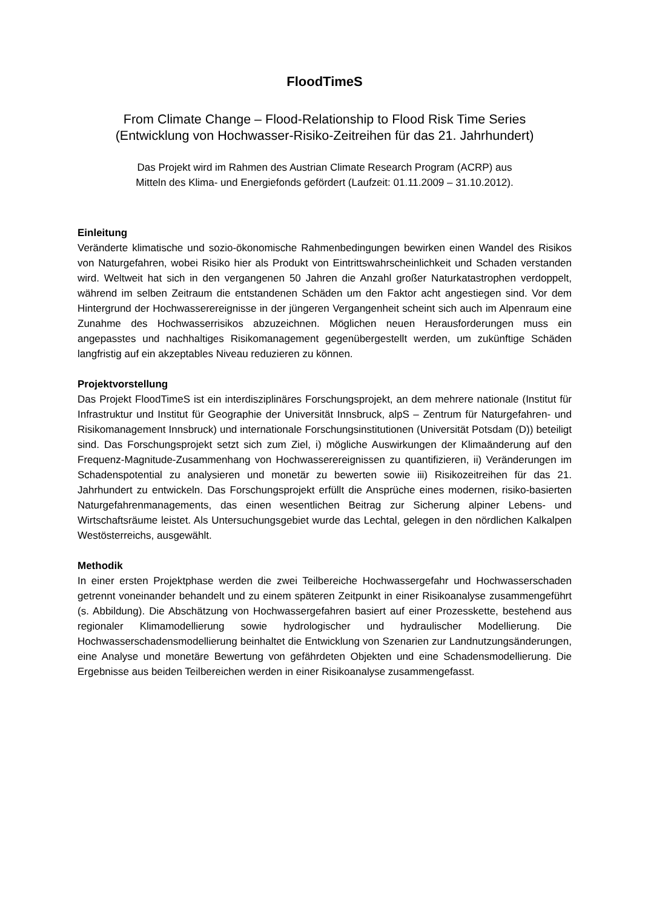FloodTimeS
From Climate Change – Flood-Relationship to Flood Risk Time Series
(Entwicklung von Hochwasser-Risiko-Zeitreihen für das 21. Jahrhundert)
Das Projekt wird im Rahmen des Austrian Climate Research Program (ACRP) aus
Mitteln des Klima- und Energiefonds gefördert (Laufzeit: 01.11.2009 – 31.10.2012).
Einleitung
Veränderte klimatische und sozio-ökonomische Rahmenbedingungen bewirken einen Wandel des Risikos von Naturgefahren, wobei Risiko hier als Produkt von Eintrittswahrscheinlichkeit und Schaden verstanden wird. Weltweit hat sich in den vergangenen 50 Jahren die Anzahl großer Naturkatastrophen verdoppelt, während im selben Zeitraum die entstandenen Schäden um den Faktor acht angestiegen sind. Vor dem Hintergrund der Hochwasserereignisse in der jüngeren Vergangenheit scheint sich auch im Alpenraum eine Zunahme des Hochwasserrisikos abzuzeichnen. Möglichen neuen Herausforderungen muss ein angepasstes und nachhaltiges Risikomanagement gegenübergestellt werden, um zukünftige Schäden langfristig auf ein akzeptables Niveau reduzieren zu können.
Projektvorstellung
Das Projekt FloodTimeS ist ein interdisziplinäres Forschungsprojekt, an dem mehrere nationale (Institut für Infrastruktur und Institut für Geographie der Universität Innsbruck, alpS – Zentrum für Naturgefahren- und Risikomanagement Innsbruck) und internationale Forschungsinstitutionen (Universität Potsdam (D)) beteiligt sind. Das Forschungsprojekt setzt sich zum Ziel, i) mögliche Auswirkungen der Klimaänderung auf den Frequenz-Magnitude-Zusammenhang von Hochwasserereignissen zu quantifizieren, ii) Veränderungen im Schadenspotential zu analysieren und monetär zu bewerten sowie iii) Risikozeitreihen für das 21. Jahrhundert zu entwickeln. Das Forschungsprojekt erfüllt die Ansprüche eines modernen, risiko-basierten Naturgefahrenmanagements, das einen wesentlichen Beitrag zur Sicherung alpiner Lebens- und Wirtschaftsräume leistet. Als Untersuchungsgebiet wurde das Lechtal, gelegen in den nördlichen Kalkalpen Westösterreichs, ausgewählt.
Methodik
In einer ersten Projektphase werden die zwei Teilbereiche Hochwassergefahr und Hochwasserschaden getrennt voneinander behandelt und zu einem späteren Zeitpunkt in einer Risikoanalyse zusammengeführt (s. Abbildung). Die Abschätzung von Hochwassergefahren basiert auf einer Prozesskette, bestehend aus regionaler Klimamodellierung sowie hydrologischer und hydraulischer Modellierung. Die Hochwasserschadensmodellierung beinhaltet die Entwicklung von Szenarien zur Landnutzungsänderungen, eine Analyse und monetäre Bewertung von gefährdeten Objekten und eine Schadensmodellierung. Die Ergebnisse aus beiden Teilbereichen werden in einer Risikoanalyse zusammengefasst.